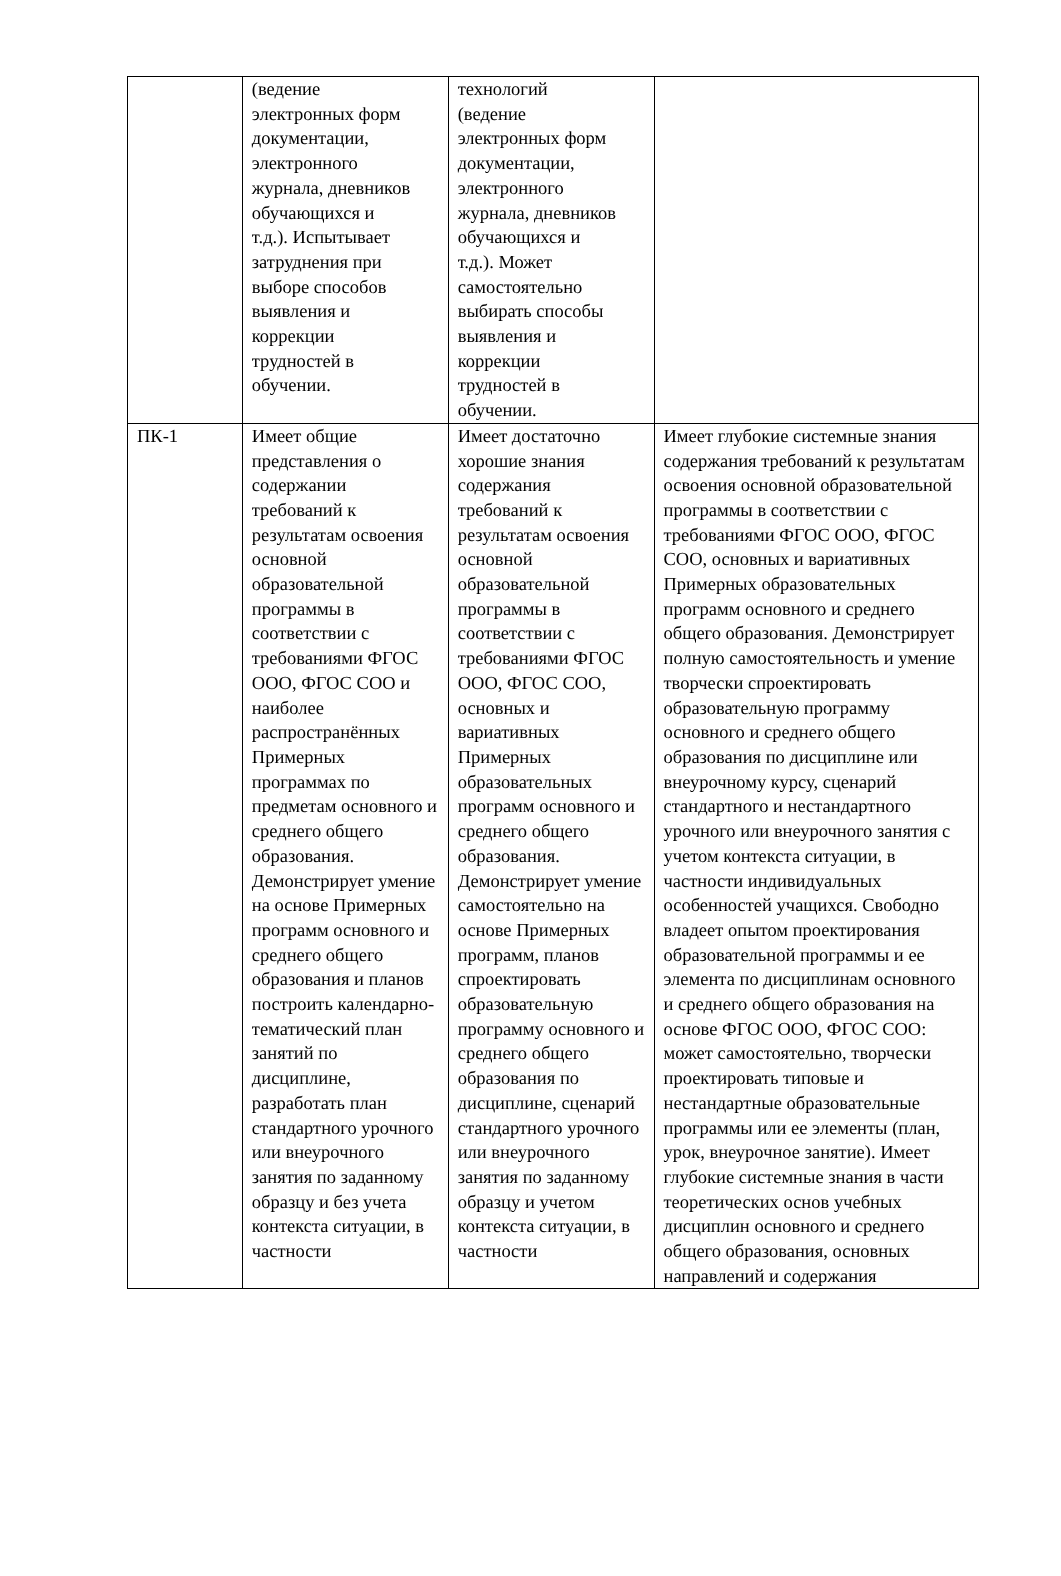| | (ведение электронных форм документации, электронного журнала, дневников обучающихся и т.д.). Испытывает затруднения при выборе способов выявления и коррекции трудностей в обучении. | технологий (ведение электронных форм документации, электронного журнала, дневников обучающихся и т.д.). Может самостоятельно выбирать способы выявления и коррекции трудностей в обучении. | |
| ПК-1 | Имеет общие представления о содержании требований к результатам освоения основной образовательной программы в соответствии с требованиями ФГОС ООО, ФГОС СОО и наиболее распространённых Примерных программах по предметам основного и среднего общего образования. Демонстрирует умение на основе Примерных программ основного и среднего общего образования и планов построить календарно-тематический план занятий по дисциплине, разработать план стандартного урочного или внеурочного занятия по заданному образцу и без учета контекста ситуации, в частности | Имеет достаточно хорошие знания содержания требований к результатам освоения основной образовательной программы в соответствии с требованиями ФГОС ООО, ФГОС СОО, основных и вариативных Примерных образовательных программ основного и среднего общего образования. Демонстрирует умение самостоятельно на основе Примерных программ, планов спроектировать образовательную программу основного и среднего общего образования по дисциплине, сценарий стандартного урочного или внеурочного занятия по заданному образцу и учетом контекста ситуации, в частности | Имеет глубокие системные знания содержания требований к результатам освоения основной образовательной программы в соответствии с требованиями ФГОС ООО, ФГОС СОО, основных и вариативных Примерных образовательных программ основного и среднего общего образования. Демонстрирует полную самостоятельность и умение творчески спроектировать образовательную программу основного и среднего общего образования по дисциплине или внеурочному курсу, сценарий стандартного и нестандартного урочного или внеурочного занятия с учетом контекста ситуации, в частности индивидуальных особенностей учащихся. Свободно владеет опытом проектирования образовательной программы и ее элемента по дисциплинам основного и среднего общего образования на основе ФГОС ООО, ФГОС СОО: может самостоятельно, творчески проектировать типовые и нестандартные образовательные программы или ее элементы (план, урок, внеурочное занятие). Имеет глубокие системные знания в части теоретических основ учебных дисциплин основного и среднего общего образования, основных направлений и содержания |